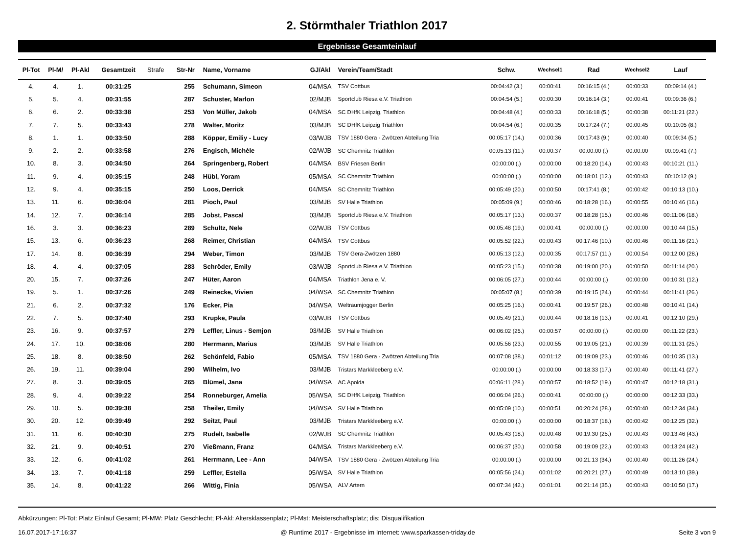2. Störmthaler Triathlon 2017
Ergebnisse Gesamteinlauf
| Pl-Tot | Pl-M/ | Pl-Akl | Gesamtzeit | Strafe | Str-Nr | Name, Vorname | GJ/Akl | Verein/Team/Stadt | Schw. | Wechsel1 | Rad | Wechsel2 | Lauf |
| --- | --- | --- | --- | --- | --- | --- | --- | --- | --- | --- | --- | --- | --- |
| 4. | 4. | 1. | 00:31:25 | | 255 | Schumann, Simeon | 04/MSA | TSV Cottbus | 00:04:42 (3.) | 00:00:41 | 00:16:15 (4.) | 00:00:33 | 00:09:14 (4.) |
| 5. | 5. | 4. | 00:31:55 | | 287 | Schuster, Marlon | 02/MJB | Sportclub Riesa e.V. Triathlon | 00:04:54 (5.) | 00:00:30 | 00:16:14 (3.) | 00:00:41 | 00:09:36 (6.) |
| 6. | 6. | 2. | 00:33:38 | | 253 | Von Müller, Jakob | 04/MSA | SC DHfK Leipzig, Triathlon | 00:04:48 (4.) | 00:00:33 | 00:16:18 (5.) | 00:00:38 | 00:11:21 (22.) |
| 7. | 7. | 5. | 00:33:43 | | 278 | Walter, Moritz | 03/MJB | SC DHfK Leipzig Triathlon | 00:04:54 (6.) | 00:00:35 | 00:17:24 (7.) | 00:00:45 | 00:10:05 (8.) |
| 8. | 1. | 1. | 00:33:50 | | 288 | Köpper, Emiliy - Lucy | 03/WJB | TSV 1880 Gera - Zwötzen Abteilung Tria | 00:05:17 (14.) | 00:00:36 | 00:17:43 (9.) | 00:00:40 | 00:09:34 (5.) |
| 9. | 2. | 2. | 00:33:58 | | 276 | Engisch, Michèle | 02/WJB | SC Chemnitz Triathlon | 00:05:13 (11.) | 00:00:37 | 00:00:00 (.) | 00:00:00 | 00:09:41 (7.) |
| 10. | 8. | 3. | 00:34:50 | | 264 | Springenberg, Robert | 04/MSA | BSV Friesen Berlin | 00:00:00 (.) | 00:00:00 | 00:18:20 (14.) | 00:00:43 | 00:10:21 (11.) |
| 11. | 9. | 4. | 00:35:15 | | 248 | Hübl, Yoram | 05/MSA | SC Chemnitz Triathlon | 00:00:00 (.) | 00:00:00 | 00:18:01 (12.) | 00:00:43 | 00:10:12 (9.) |
| 12. | 9. | 4. | 00:35:15 | | 250 | Loos, Derrick | 04/MSA | SC Chemnitz Triathlon | 00:05:49 (20.) | 00:00:50 | 00:17:41 (8.) | 00:00:42 | 00:10:13 (10.) |
| 13. | 11. | 6. | 00:36:04 | | 281 | Pioch, Paul | 03/MJB | SV Halle Triathlon | 00:05:09 (9.) | 00:00:46 | 00:18:28 (16.) | 00:00:55 | 00:10:46 (16.) |
| 14. | 12. | 7. | 00:36:14 | | 285 | Jobst, Pascal | 03/MJB | Sportclub Riesa e.V. Triathlon | 00:05:17 (13.) | 00:00:37 | 00:18:28 (15.) | 00:00:46 | 00:11:06 (18.) |
| 16. | 3. | 3. | 00:36:23 | | 289 | Schultz, Nele | 02/WJB | TSV Cottbus | 00:05:48 (19.) | 00:00:41 | 00:00:00 (.) | 00:00:00 | 00:10:44 (15.) |
| 15. | 13. | 6. | 00:36:23 | | 268 | Reimer, Christian | 04/MSA | TSV Cottbus | 00:05:52 (22.) | 00:00:43 | 00:17:46 (10.) | 00:00:46 | 00:11:16 (21.) |
| 17. | 14. | 8. | 00:36:39 | | 294 | Weber, Timon | 03/MJB | TSV Gera-Zwötzen 1880 | 00:05:13 (12.) | 00:00:35 | 00:17:57 (11.) | 00:00:54 | 00:12:00 (28.) |
| 18. | 4. | 4. | 00:37:05 | | 283 | Schröder, Emily | 03/WJB | Sportclub Riesa e.V. Triathlon | 00:05:23 (15.) | 00:00:38 | 00:19:00 (20.) | 00:00:50 | 00:11:14 (20.) |
| 20. | 15. | 7. | 00:37:26 | | 247 | Hüter, Aaron | 04/MSA | Triathlon Jena e. V. | 00:06:05 (27.) | 00:00:44 | 00:00:00 (.) | 00:00:00 | 00:10:31 (12.) |
| 19. | 5. | 1. | 00:37:26 | | 249 | Reinecke, Vivien | 04/WSA | SC Chemnitz Triathlon | 00:05:07 (8.) | 00:00:39 | 00:19:15 (24.) | 00:00:44 | 00:11:41 (26.) |
| 21. | 6. | 2. | 00:37:32 | | 176 | Ecker, Pia | 04/WSA | Weltraumjogger Berlin | 00:05:25 (16.) | 00:00:41 | 00:19:57 (26.) | 00:00:48 | 00:10:41 (14.) |
| 22. | 7. | 5. | 00:37:40 | | 293 | Krupke, Paula | 03/WJB | TSV Cottbus | 00:05:49 (21.) | 00:00:44 | 00:18:16 (13.) | 00:00:41 | 00:12:10 (29.) |
| 23. | 16. | 9. | 00:37:57 | | 279 | Leffler, Linus - Semjon | 03/MJB | SV Halle Triathlon | 00:06:02 (25.) | 00:00:57 | 00:00:00 (.) | 00:00:00 | 00:11:22 (23.) |
| 24. | 17. | 10. | 00:38:06 | | 280 | Herrmann, Marius | 03/MJB | SV Halle Triathlon | 00:05:56 (23.) | 00:00:55 | 00:19:05 (21.) | 00:00:39 | 00:11:31 (25.) |
| 25. | 18. | 8. | 00:38:50 | | 262 | Schönfeld, Fabio | 05/MSA | TSV 1880 Gera - Zwötzen Abteilung Tria | 00:07:08 (38.) | 00:01:12 | 00:19:09 (23.) | 00:00:46 | 00:10:35 (13.) |
| 26. | 19. | 11. | 00:39:04 | | 290 | Wilhelm, Ivo | 03/MJB | Tristars Markkleeberg e.V. | 00:00:00 (.) | 00:00:00 | 00:18:33 (17.) | 00:00:40 | 00:11:41 (27.) |
| 27. | 8. | 3. | 00:39:05 | | 265 | Blümel, Jana | 04/WSA | AC Apolda | 00:06:11 (28.) | 00:00:57 | 00:18:52 (19.) | 00:00:47 | 00:12:18 (31.) |
| 28. | 9. | 4. | 00:39:22 | | 254 | Ronneburger, Amelia | 05/WSA | SC DHfK Leipzig, Triathlon | 00:06:04 (26.) | 00:00:41 | 00:00:00 (.) | 00:00:00 | 00:12:33 (33.) |
| 29. | 10. | 5. | 00:39:38 | | 258 | Theiler, Emily | 04/WSA | SV Halle Triathlon | 00:05:09 (10.) | 00:00:51 | 00:20:24 (28.) | 00:00:40 | 00:12:34 (34.) |
| 30. | 20. | 12. | 00:39:49 | | 292 | Seitzt, Paul | 03/MJB | Tristars Markkleeberg e.V. | 00:00:00 (.) | 00:00:00 | 00:18:37 (18.) | 00:00:42 | 00:12:25 (32.) |
| 31. | 11. | 6. | 00:40:30 | | 275 | Rudelt, Isabelle | 02/WJB | SC Chemnitz Triathlon | 00:05:43 (18.) | 00:00:48 | 00:19:30 (25.) | 00:00:43 | 00:13:46 (43.) |
| 32. | 21. | 9. | 00:40:51 | | 270 | Vießmann, Franz | 04/MSA | Tristars Markkleeberg e.V. | 00:06:37 (30.) | 00:00:58 | 00:19:09 (22.) | 00:00:43 | 00:13:24 (42.) |
| 33. | 12. | 6. | 00:41:02 | | 261 | Herrmann, Lee - Ann | 04/WSA | TSV 1880 Gera - Zwötzen Abteilung Tria | 00:00:00 (.) | 00:00:00 | 00:21:13 (34.) | 00:00:40 | 00:11:26 (24.) |
| 34. | 13. | 7. | 00:41:18 | | 259 | Leffler, Estella | 05/WSA | SV Halle Triathlon | 00:05:56 (24.) | 00:01:02 | 00:20:21 (27.) | 00:00:49 | 00:13:10 (39.) |
| 35. | 14. | 8. | 00:41:22 | | 266 | Wittig, Finia | 05/WSA | ALV Artern | 00:07:34 (42.) | 00:01:01 | 00:21:14 (35.) | 00:00:43 | 00:10:50 (17.) |
Abkürzungen: Pl-Tot: Platz Einlauf Gesamt; Pl-MW: Platz Geschlecht; Pl-Akl: Altersklassenplatz; Pl-Mst: Meisterschaftsplatz; dis: Disqualifikation
16.07.2017-17:16:37 @ Runtime 2017 - Ergebnisse im Internet: www.sparkassen-triday.de Seite 3 von 9